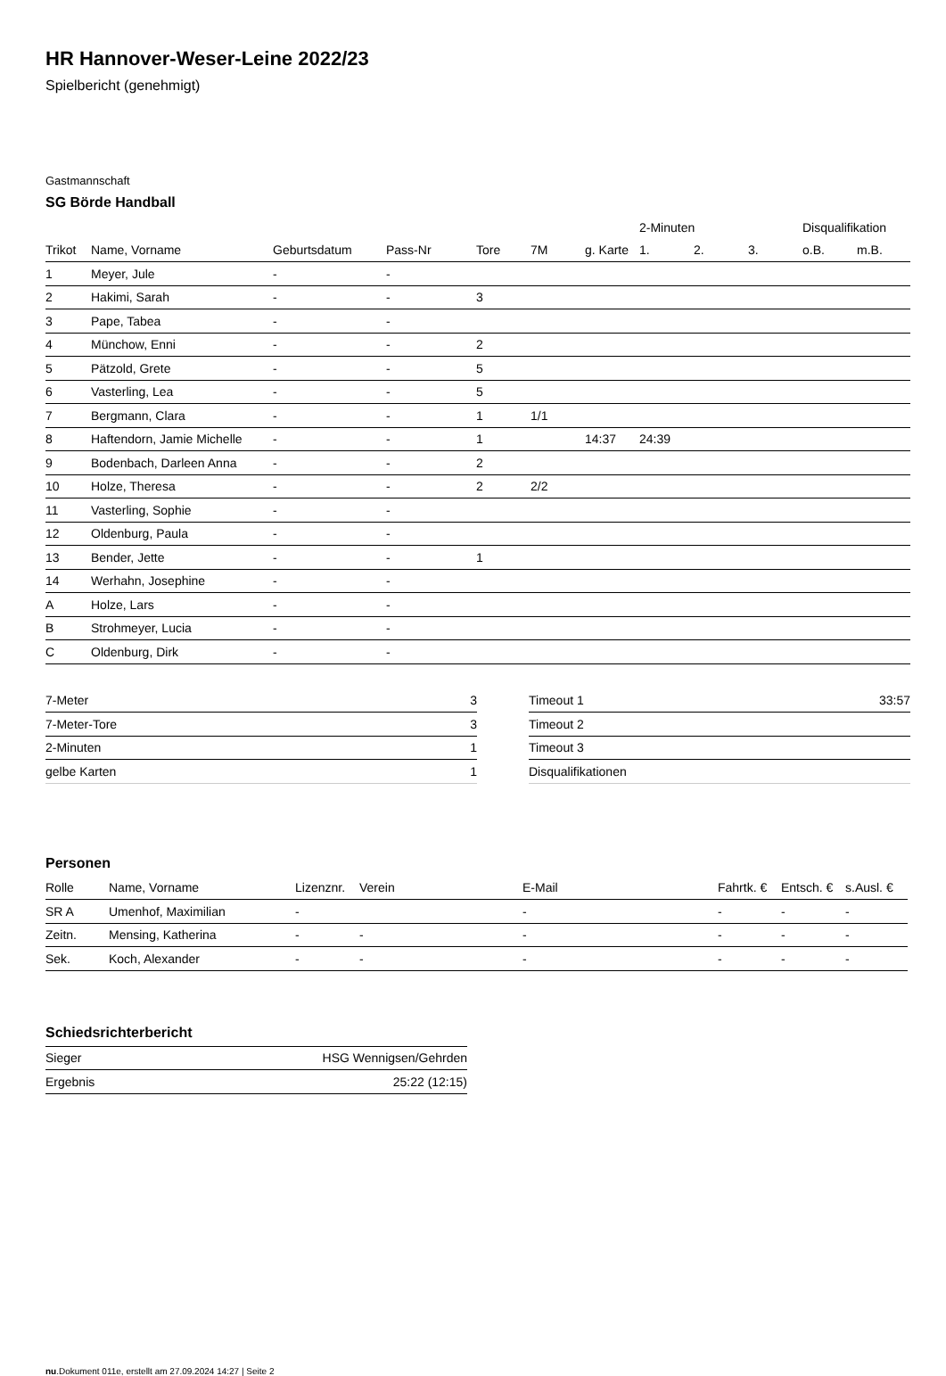HR Hannover-Weser-Leine 2022/23
Spielbericht (genehmigt)
Gastmannschaft
SG Börde Handball
| | | | | | | | 2-Minuten | | | Disqualifikation | |
| --- | --- | --- | --- | --- | --- | --- | --- | --- | --- | --- | --- |
| Trikot | Name, Vorname | Geburtsdatum | Pass-Nr | Tore | 7M | g. Karte | 1. | 2. | 3. | o.B. | m.B. |
| 1 | Meyer, Jule | - | - | | | | | | | | |
| 2 | Hakimi, Sarah | - | - | 3 | | | | | | | |
| 3 | Pape, Tabea | - | - | | | | | | | | |
| 4 | Münchow, Enni | - | - | 2 | | | | | | | |
| 5 | Pätzold, Grete | - | - | 5 | | | | | | | |
| 6 | Vasterling, Lea | - | - | 5 | | | | | | | |
| 7 | Bergmann, Clara | - | - | 1 | 1/1 | | | | | | |
| 8 | Haftendorn, Jamie Michelle | - | - | 1 | | 14:37 | 24:39 | | | | |
| 9 | Bodenbach, Darleen Anna | - | - | 2 | | | | | | | |
| 10 | Holze, Theresa | - | - | 2 | 2/2 | | | | | | |
| 11 | Vasterling, Sophie | - | - | | | | | | | | |
| 12 | Oldenburg, Paula | - | - | | | | | | | | |
| 13 | Bender, Jette | - | - | 1 | | | | | | | |
| 14 | Werhahn, Josephine | - | - | | | | | | | | |
| A | Holze, Lars | - | - | | | | | | | | |
| B | Strohmeyer, Lucia | - | - | | | | | | | | |
| C | Oldenburg, Dirk | - | - | | | | | | | | |
| 7-Meter | 3 |
| 7-Meter-Tore | 3 |
| 2-Minuten | 1 |
| gelbe Karten | 1 |
| Timeout 1 | 33:57 |
| Timeout 2 | |
| Timeout 3 | |
| Disqualifikationen | |
Personen
| Rolle | Name, Vorname | Lizenznr. | Verein | E-Mail | Fahrtk. € | Entsch. € | s.Ausl. € |
| --- | --- | --- | --- | --- | --- | --- | --- |
| SR A | Umenhof, Maximilian | - | | - | - | - | - |
| Zeitn. | Mensing, Katherina | - | - | - | - | - | - |
| Sek. | Koch, Alexander | - | - | - | - | - | - |
Schiedsrichterbericht
| Sieger | HSG Wennigsen/Gehrden |
| Ergebnis | 25:22 (12:15) |
nu.Dokument 011e, erstellt am 27.09.2024 14:27 | Seite 2